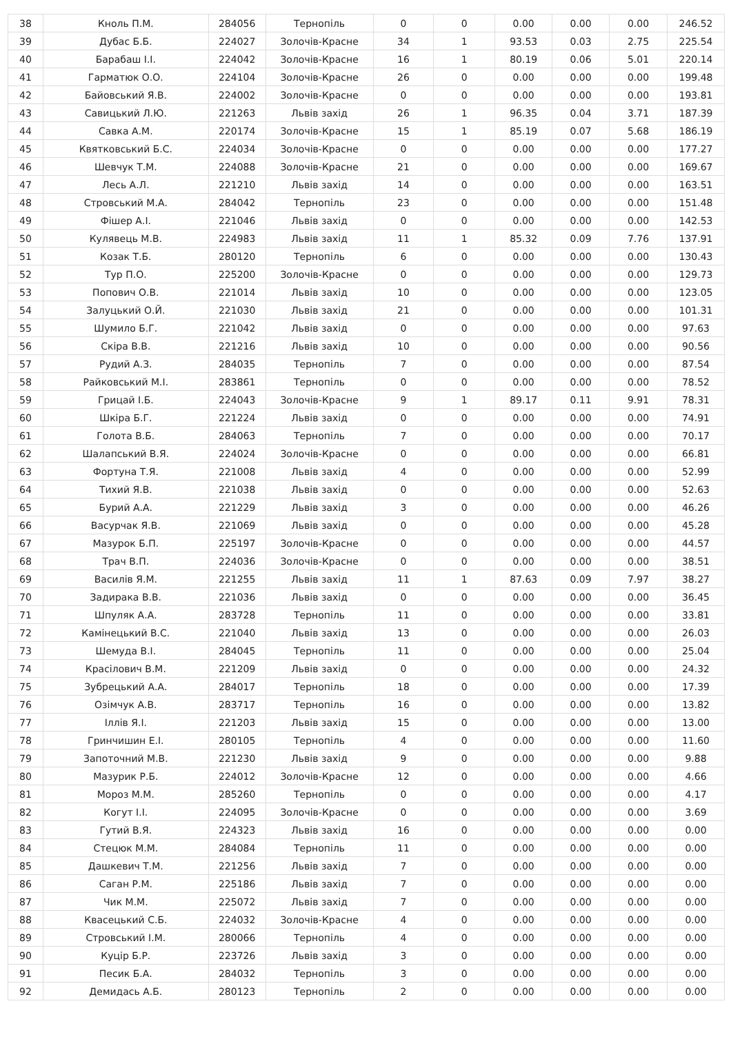| 38 | Кноль П.М. | 284056 | Тернопіль | 0 | 0 | 0.00 | 0.00 | 0.00 | 246.52 |
| 39 | Дубас Б.Б. | 224027 | Золочів-Красне | 34 | 1 | 93.53 | 0.03 | 2.75 | 225.54 |
| 40 | Барабаш І.І. | 224042 | Золочів-Красне | 16 | 1 | 80.19 | 0.06 | 5.01 | 220.14 |
| 41 | Гарматюк О.О. | 224104 | Золочів-Красне | 26 | 0 | 0.00 | 0.00 | 0.00 | 199.48 |
| 42 | Байовський Я.В. | 224002 | Золочів-Красне | 0 | 0 | 0.00 | 0.00 | 0.00 | 193.81 |
| 43 | Савицький Л.Ю. | 221263 | Львів захід | 26 | 1 | 96.35 | 0.04 | 3.71 | 187.39 |
| 44 | Савка А.М. | 220174 | Золочів-Красне | 15 | 1 | 85.19 | 0.07 | 5.68 | 186.19 |
| 45 | Квятковський Б.С. | 224034 | Золочів-Красне | 0 | 0 | 0.00 | 0.00 | 0.00 | 177.27 |
| 46 | Шевчук Т.М. | 224088 | Золочів-Красне | 21 | 0 | 0.00 | 0.00 | 0.00 | 169.67 |
| 47 | Лесь А.Л. | 221210 | Львів захід | 14 | 0 | 0.00 | 0.00 | 0.00 | 163.51 |
| 48 | Стровський М.А. | 284042 | Тернопіль | 23 | 0 | 0.00 | 0.00 | 0.00 | 151.48 |
| 49 | Фішер А.І. | 221046 | Львів захід | 0 | 0 | 0.00 | 0.00 | 0.00 | 142.53 |
| 50 | Кулявець М.В. | 224983 | Львів захід | 11 | 1 | 85.32 | 0.09 | 7.76 | 137.91 |
| 51 | Козак Т.Б. | 280120 | Тернопіль | 6 | 0 | 0.00 | 0.00 | 0.00 | 130.43 |
| 52 | Тур П.О. | 225200 | Золочів-Красне | 0 | 0 | 0.00 | 0.00 | 0.00 | 129.73 |
| 53 | Попович О.В. | 221014 | Львів захід | 10 | 0 | 0.00 | 0.00 | 0.00 | 123.05 |
| 54 | Залуцький О.Й. | 221030 | Львів захід | 21 | 0 | 0.00 | 0.00 | 0.00 | 101.31 |
| 55 | Шумило Б.Г. | 221042 | Львів захід | 0 | 0 | 0.00 | 0.00 | 0.00 | 97.63 |
| 56 | Скіра В.В. | 221216 | Львів захід | 10 | 0 | 0.00 | 0.00 | 0.00 | 90.56 |
| 57 | Рудий А.З. | 284035 | Тернопіль | 7 | 0 | 0.00 | 0.00 | 0.00 | 87.54 |
| 58 | Райковський М.І. | 283861 | Тернопіль | 0 | 0 | 0.00 | 0.00 | 0.00 | 78.52 |
| 59 | Грицай І.Б. | 224043 | Золочів-Красне | 9 | 1 | 89.17 | 0.11 | 9.91 | 78.31 |
| 60 | Шкіра Б.Г. | 221224 | Львів захід | 0 | 0 | 0.00 | 0.00 | 0.00 | 74.91 |
| 61 | Голота В.Б. | 284063 | Тернопіль | 7 | 0 | 0.00 | 0.00 | 0.00 | 70.17 |
| 62 | Шалапський В.Я. | 224024 | Золочів-Красне | 0 | 0 | 0.00 | 0.00 | 0.00 | 66.81 |
| 63 | Фортуна Т.Я. | 221008 | Львів захід | 4 | 0 | 0.00 | 0.00 | 0.00 | 52.99 |
| 64 | Тихий Я.В. | 221038 | Львів захід | 0 | 0 | 0.00 | 0.00 | 0.00 | 52.63 |
| 65 | Бурий А.А. | 221229 | Львів захід | 3 | 0 | 0.00 | 0.00 | 0.00 | 46.26 |
| 66 | Васурчак Я.В. | 221069 | Львів захід | 0 | 0 | 0.00 | 0.00 | 0.00 | 45.28 |
| 67 | Мазурок Б.П. | 225197 | Золочів-Красне | 0 | 0 | 0.00 | 0.00 | 0.00 | 44.57 |
| 68 | Трач В.П. | 224036 | Золочів-Красне | 0 | 0 | 0.00 | 0.00 | 0.00 | 38.51 |
| 69 | Василів Я.М. | 221255 | Львів захід | 11 | 1 | 87.63 | 0.09 | 7.97 | 38.27 |
| 70 | Задирака В.В. | 221036 | Львів захід | 0 | 0 | 0.00 | 0.00 | 0.00 | 36.45 |
| 71 | Шпуляк А.А. | 283728 | Тернопіль | 11 | 0 | 0.00 | 0.00 | 0.00 | 33.81 |
| 72 | Камінецький В.С. | 221040 | Львів захід | 13 | 0 | 0.00 | 0.00 | 0.00 | 26.03 |
| 73 | Шемуда В.І. | 284045 | Тернопіль | 11 | 0 | 0.00 | 0.00 | 0.00 | 25.04 |
| 74 | Красілович В.М. | 221209 | Львів захід | 0 | 0 | 0.00 | 0.00 | 0.00 | 24.32 |
| 75 | Зубрецький А.А. | 284017 | Тернопіль | 18 | 0 | 0.00 | 0.00 | 0.00 | 17.39 |
| 76 | Озімчук А.В. | 283717 | Тернопіль | 16 | 0 | 0.00 | 0.00 | 0.00 | 13.82 |
| 77 | Іллів Я.І. | 221203 | Львів захід | 15 | 0 | 0.00 | 0.00 | 0.00 | 13.00 |
| 78 | Гринчишин Е.І. | 280105 | Тернопіль | 4 | 0 | 0.00 | 0.00 | 0.00 | 11.60 |
| 79 | Запоточний М.В. | 221230 | Львів захід | 9 | 0 | 0.00 | 0.00 | 0.00 | 9.88 |
| 80 | Мазурик Р.Б. | 224012 | Золочів-Красне | 12 | 0 | 0.00 | 0.00 | 0.00 | 4.66 |
| 81 | Мороз М.М. | 285260 | Тернопіль | 0 | 0 | 0.00 | 0.00 | 0.00 | 4.17 |
| 82 | Когут І.І. | 224095 | Золочів-Красне | 0 | 0 | 0.00 | 0.00 | 0.00 | 3.69 |
| 83 | Гутий В.Я. | 224323 | Львів захід | 16 | 0 | 0.00 | 0.00 | 0.00 | 0.00 |
| 84 | Стецюк М.М. | 284084 | Тернопіль | 11 | 0 | 0.00 | 0.00 | 0.00 | 0.00 |
| 85 | Дашкевич Т.М. | 221256 | Львів захід | 7 | 0 | 0.00 | 0.00 | 0.00 | 0.00 |
| 86 | Саган Р.М. | 225186 | Львів захід | 7 | 0 | 0.00 | 0.00 | 0.00 | 0.00 |
| 87 | Чик М.М. | 225072 | Львів захід | 7 | 0 | 0.00 | 0.00 | 0.00 | 0.00 |
| 88 | Квасецький С.Б. | 224032 | Золочів-Красне | 4 | 0 | 0.00 | 0.00 | 0.00 | 0.00 |
| 89 | Стровський І.М. | 280066 | Тернопіль | 4 | 0 | 0.00 | 0.00 | 0.00 | 0.00 |
| 90 | Куцір Б.Р. | 223726 | Львів захід | 3 | 0 | 0.00 | 0.00 | 0.00 | 0.00 |
| 91 | Песик Б.А. | 284032 | Тернопіль | 3 | 0 | 0.00 | 0.00 | 0.00 | 0.00 |
| 92 | Демидась А.Б. | 280123 | Тернопіль | 2 | 0 | 0.00 | 0.00 | 0.00 | 0.00 |